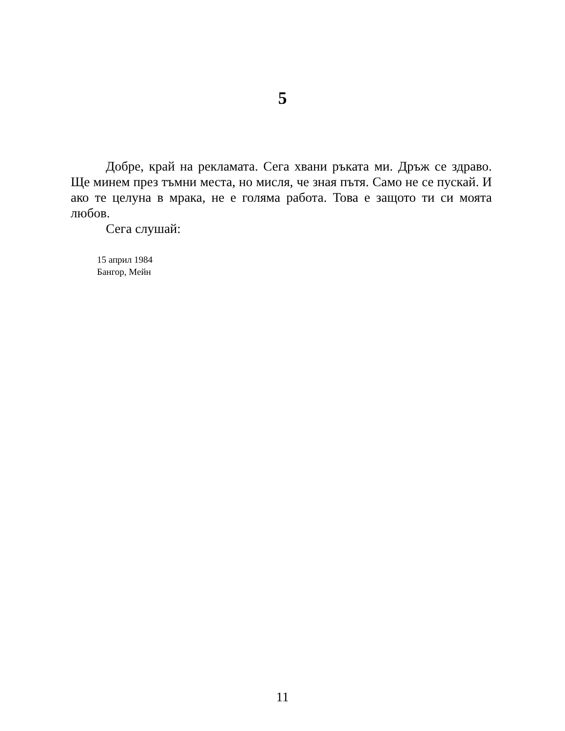5
Добре, край на рекламата. Сега хвани ръката ми. Дръж се здраво. Ще минем през тъмни места, но мисля, че зная пътя. Само не се пускай. И ако те целуна в мрака, не е голяма работа. Това е защото ти си моята любов.
Сега слушай:
15 април 1984
Бангор, Мейн
11